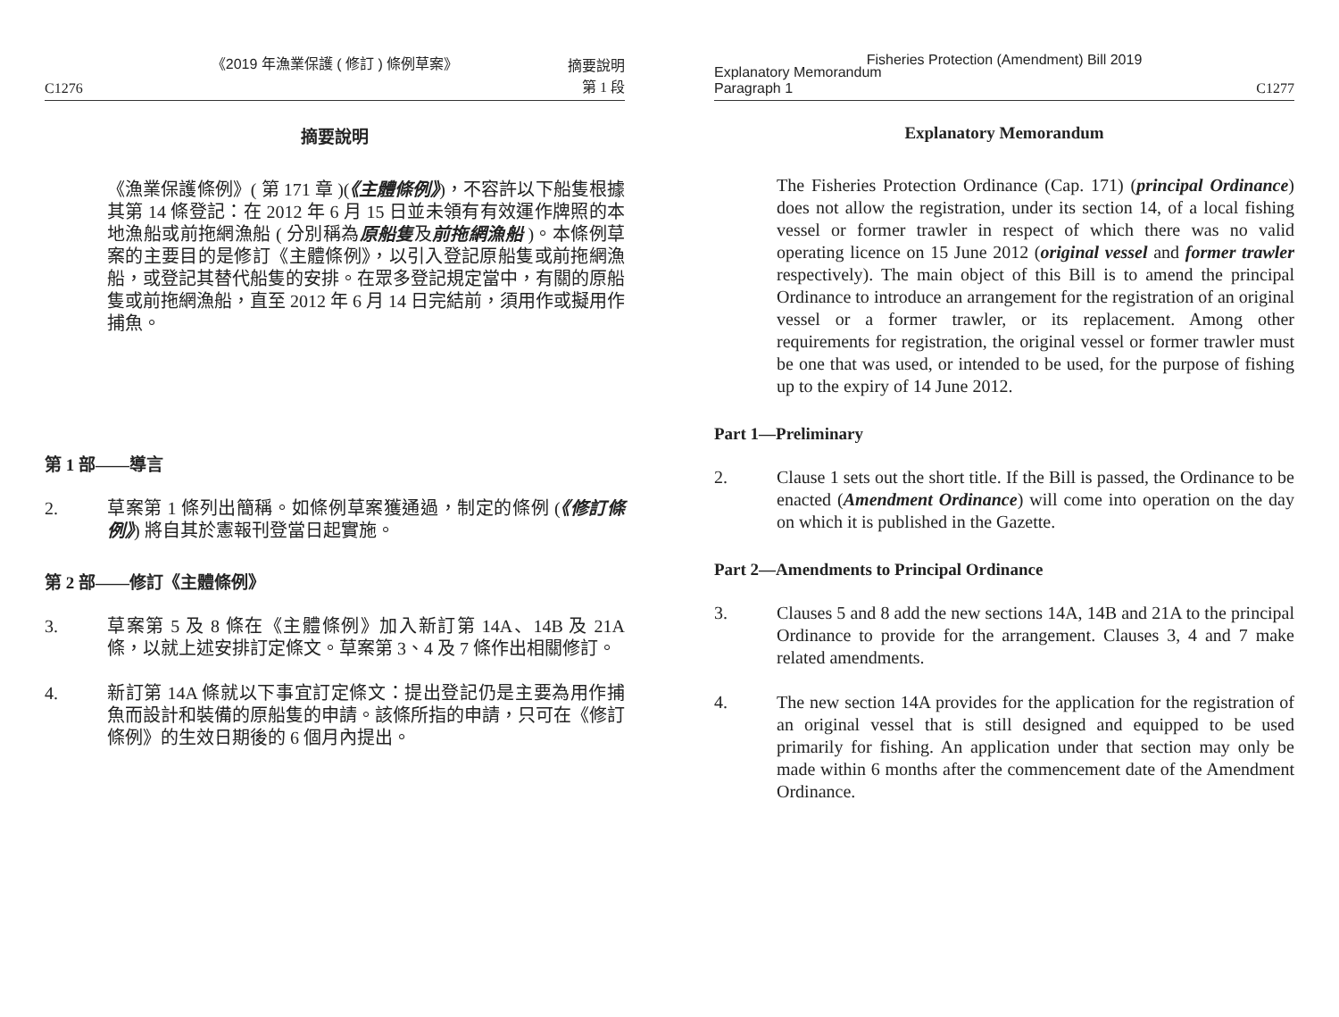《2019 年漁業保護 ( 修訂 ) 條例草案》
C1276 摘要說明
第 1 段
摘要說明
《漁業保護條例》( 第 171 章 )(《主體條例》)，不容許以下船隻根據其第 14 條登記：在 2012 年 6 月 15 日並未領有有效運作牌照的本地漁船或前拖網漁船 ( 分別稱為原船隻及前拖網漁船 )。本條例草案的主要目的是修訂《主體條例》，以引入登記原船隻或前拖網漁船，或登記其替代船隻的安排。在眾多登記規定當中，有關的原船隻或前拖網漁船，直至 2012 年 6 月 14 日完結前，須用作或擬用作捕魚。
第 1 部——導言
2. 草案第 1 條列出簡稱。如條例草案獲通過，制定的條例 (《修訂條例》) 將自其於憲報刊登當日起實施。
第 2 部——修訂《主體條例》
3. 草案第 5 及 8 條在《主體條例》加入新訂第 14A、14B 及 21A 條，以就上述安排訂定條文。草案第 3、4 及 7 條作出相關修訂。
4. 新訂第 14A 條就以下事宜訂定條文：提出登記仍是主要為用作捕魚而設計和裝備的原船隻的申請。該條所指的申請，只可在《修訂條例》的生效日期後的 6 個月內提出。
Fisheries Protection (Amendment) Bill 2019
Explanatory Memorandum
Paragraph 1 C1277
Explanatory Memorandum
The Fisheries Protection Ordinance (Cap. 171) (principal Ordinance) does not allow the registration, under its section 14, of a local fishing vessel or former trawler in respect of which there was no valid operating licence on 15 June 2012 (original vessel and former trawler respectively). The main object of this Bill is to amend the principal Ordinance to introduce an arrangement for the registration of an original vessel or a former trawler, or its replacement. Among other requirements for registration, the original vessel or former trawler must be one that was used, or intended to be used, for the purpose of fishing up to the expiry of 14 June 2012.
Part 1—Preliminary
2. Clause 1 sets out the short title. If the Bill is passed, the Ordinance to be enacted (Amendment Ordinance) will come into operation on the day on which it is published in the Gazette.
Part 2—Amendments to Principal Ordinance
3. Clauses 5 and 8 add the new sections 14A, 14B and 21A to the principal Ordinance to provide for the arrangement. Clauses 3, 4 and 7 make related amendments.
4. The new section 14A provides for the application for the registration of an original vessel that is still designed and equipped to be used primarily for fishing. An application under that section may only be made within 6 months after the commencement date of the Amendment Ordinance.